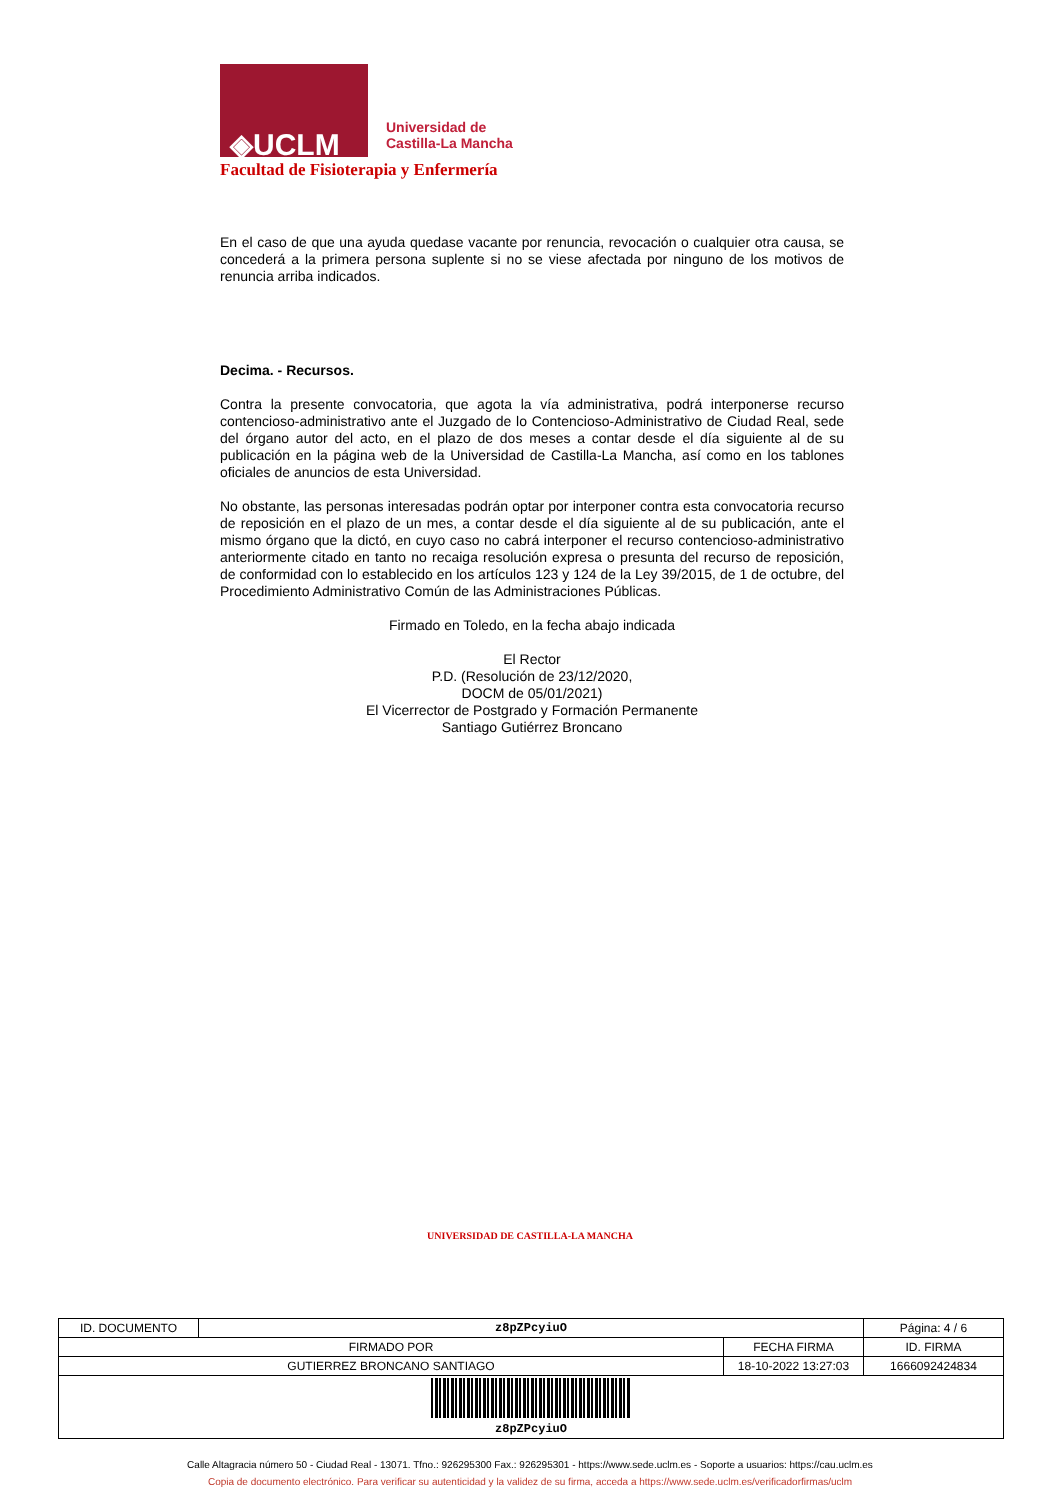◈UCLM
Universidad de
Castilla-La Mancha
Facultad de Fisioterapia y Enfermería
En el caso de que una ayuda quedase vacante por renuncia, revocación o cualquier otra causa, se concederá a la primera persona suplente si no se viese afectada por ninguno de los motivos de renuncia arriba indicados.
Decima. - Recursos.
Contra la presente convocatoria, que agota la vía administrativa, podrá interponerse recurso contencioso-administrativo ante el Juzgado de lo Contencioso-Administrativo de Ciudad Real, sede del órgano autor del acto, en el plazo de dos meses a contar desde el día siguiente al de su publicación en la página web de la Universidad de Castilla-La Mancha, así como en los tablones oficiales de anuncios de esta Universidad.
No obstante, las personas interesadas podrán optar por interponer contra esta convocatoria recurso de reposición en el plazo de un mes, a contar desde el día siguiente al de su publicación, ante el mismo órgano que la dictó, en cuyo caso no cabrá interponer el recurso contencioso-administrativo anteriormente citado en tanto no recaiga resolución expresa o presunta del recurso de reposición, de conformidad con lo establecido en los artículos 123 y 124 de la Ley 39/2015, de 1 de octubre, del Procedimiento Administrativo Común de las Administraciones Públicas.
Firmado en Toledo, en la fecha abajo indicada
El Rector
P.D. (Resolución de 23/12/2020,
DOCM de 05/01/2021)
El Vicerrector de Postgrado y Formación Permanente
Santiago Gutiérrez Broncano
UNIVERSIDAD DE CASTILLA-LA MANCHA
| ID. DOCUMENTO | z8pZPcyiuO | | Página: 4 / 6 |
| FIRMADO POR | | FECHA FIRMA | ID. FIRMA |
| GUTIERREZ BRONCANO SANTIAGO | | 18-10-2022 13:27:03 | 1666092424834 |
| z8pZPcyiuO | | | |
Calle Altagracia número 50 - Ciudad Real - 13071. Tfno.: 926295300 Fax.: 926295301 - https://www.sede.uclm.es - Soporte a usuarios: https://cau.uclm.es
Copia de documento electrónico. Para verificar su autenticidad y la validez de su firma, acceda a https://www.sede.uclm.es/verificadorfirmas/uclm